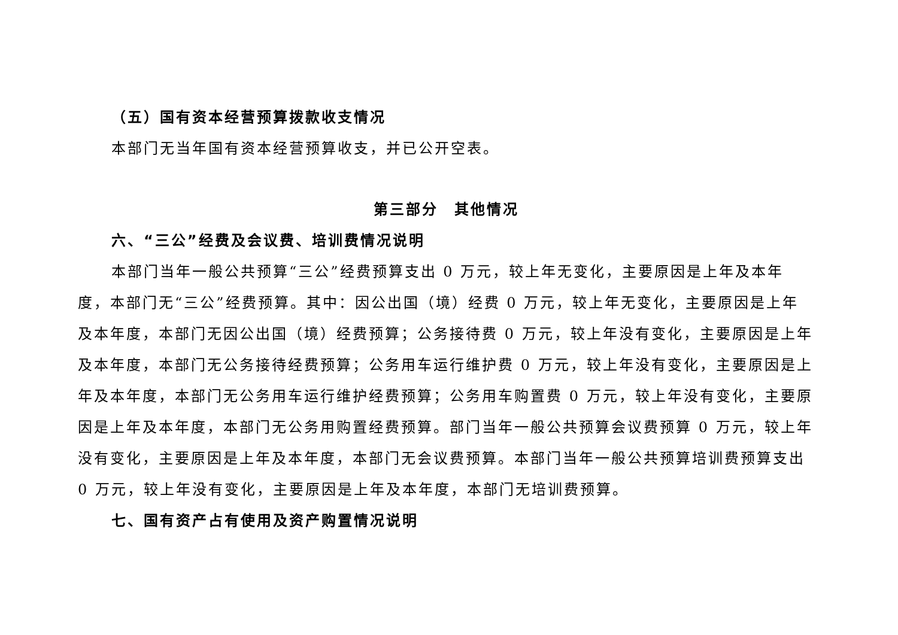（五）国有资本经营预算拨款收支情况
本部门无当年国有资本经营预算收支，并已公开空表。
第三部分　其他情况
六、“三公”经费及会议费、培训费情况说明
本部门当年一般公共预算“三公”经费预算支出 0 万元，较上年无变化，主要原因是上年及本年度，本部门无“三公”经费预算。其中：因公出国（境）经费 0 万元，较上年无变化，主要原因是上年及本年度，本部门无因公出国（境）经费预算；公务接待费 0 万元，较上年没有变化，主要原因是上年及本年度，本部门无公务接待经费预算；公务用车运行维护费 0 万元，较上年没有变化，主要原因是上年及本年度，本部门无公务用车运行维护经费预算；公务用车购置费 0 万元，较上年没有变化，主要原因是上年及本年度，本部门无公务用购置经费预算。部门当年一般公共预算会议费预算 0 万元，较上年没有变化，主要原因是上年及本年度，本部门无会议费预算。本部门当年一般公共预算培训费预算支出 0 万元，较上年没有变化，主要原因是上年及本年度，本部门无培训费预算。
七、国有资产占有使用及资产购置情况说明